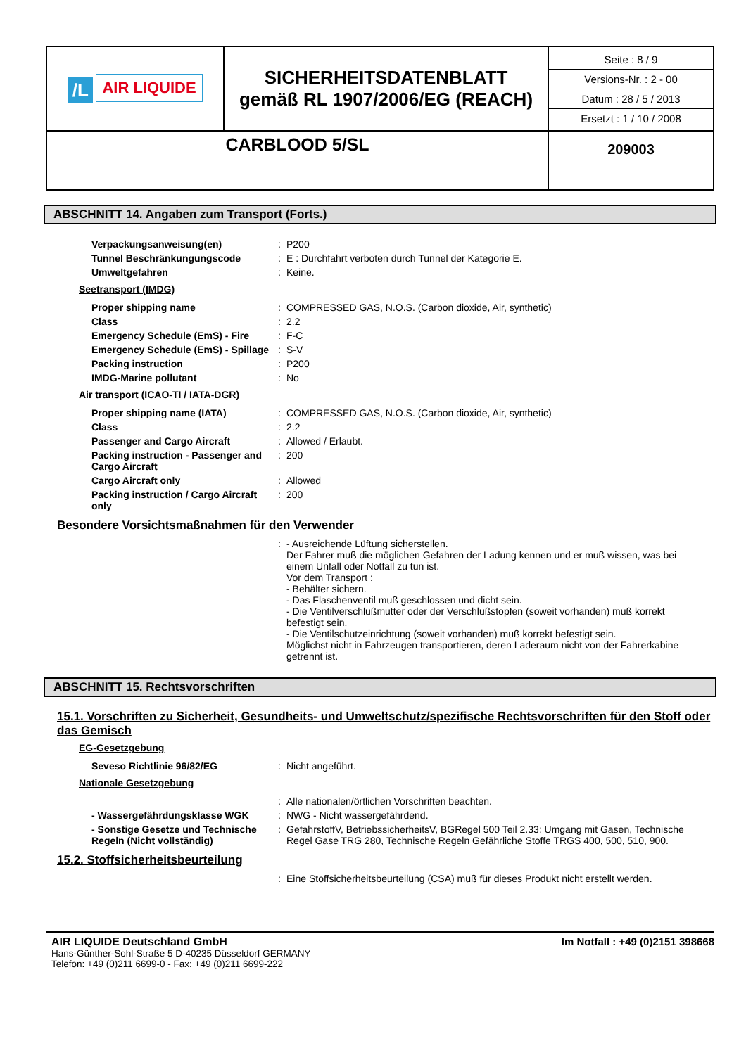| /L AIR LIQUIDE | SICHERHEITSDATENBLATT gemäß RL 1907/2006/EG (REACH) | Seite : 8 / 9 Versions-Nr. : 2 - 00 Datum : 28 / 5 / 2013 Ersetzt : 1 / 10 / 2008 |
| CARBLOOD 5/SL | | 209003 |
ABSCHNITT 14. Angaben zum Transport (Forts.)
| Verpackungsanweisung(en) | : | P200 |
| Tunnel Beschränkungungscode | : | E : Durchfahrt verboten durch Tunnel der Kategorie E. |
| Umweltgefahren | : | Keine. |
Seetransport (IMDG)
| Proper shipping name | : | COMPRESSED GAS, N.O.S. (Carbon dioxide, Air, synthetic) |
| Class | : | 2.2 |
| Emergency Schedule (EmS) - Fire | : | F-C |
| Emergency Schedule (EmS) - Spillage | : | S-V |
| Packing instruction | : | P200 |
| IMDG-Marine pollutant | : | No |
Air transport (ICAO-TI / IATA-DGR)
| Proper shipping name (IATA) | : | COMPRESSED GAS, N.O.S. (Carbon dioxide, Air, synthetic) |
| Class | : | 2.2 |
| Passenger and Cargo Aircraft | : | Allowed / Erlaubt. |
| Packing instruction - Passenger and Cargo Aircraft | : | 200 |
| Cargo Aircraft only | : | Allowed |
| Packing instruction / Cargo Aircraft only | : | 200 |
Besondere Vorsichtsmaßnahmen für den Verwender
| | : | - Ausreichende Lüftung sicherstellen. Der Fahrer muß die möglichen Gefahren der Ladung kennen und er muß wissen, was bei einem Unfall oder Notfall zu tun ist. Vor dem Transport : - Behälter sichern. - Das Flaschenventil muß geschlossen und dicht sein. - Die Ventilverschlußmutter oder der Verschlußstopfen (soweit vorhanden) muß korrekt befestigt sein. - Die Ventilschutzeinrichtung (soweit vorhanden) muß korrekt befestigt sein. Möglichst nicht in Fahrzeugen transportieren, deren Laderaum nicht von der Fahrerkabine getrennt ist. |
ABSCHNITT 15. Rechtsvorschriften
15.1. Vorschriften zu Sicherheit, Gesundheits- und Umweltschutz/spezifische Rechtsvorschriften für den Stoff oder das Gemisch
EG-Gesetzgebung
| Seveso Richtlinie 96/82/EG | : | Nicht angeführt. |
Nationale Gesetzgebung
| | : | Alle nationalen/örtlichen Vorschriften beachten. |
| - Wassergefährdungsklasse WGK | : | NWG - Nicht wassergefährdend. |
| - Sonstige Gesetze und Technische Regeln (Nicht vollständig) | : | GefahrstoffV, BetriebssicherheitsV, BGRegel 500 Teil 2.33: Umgang mit Gasen, Technische Regel Gase TRG 280, Technische Regeln Gefährliche Stoffe TRGS 400, 500, 510, 900. |
15.2. Stoffsicherheitsbeurteilung
| | : | Eine Stoffsicherheitsbeurteilung (CSA) muß für dieses Produkt nicht erstellt werden. |
AIR LIQUIDE Deutschland GmbH
Hans-Günther-Sohl-Straße 5 D-40235 Düsseldorf GERMANY
Telefon: +49 (0)211 6699-0 - Fax: +49 (0)211 6699-222
Im Notfall : +49 (0)2151 398668